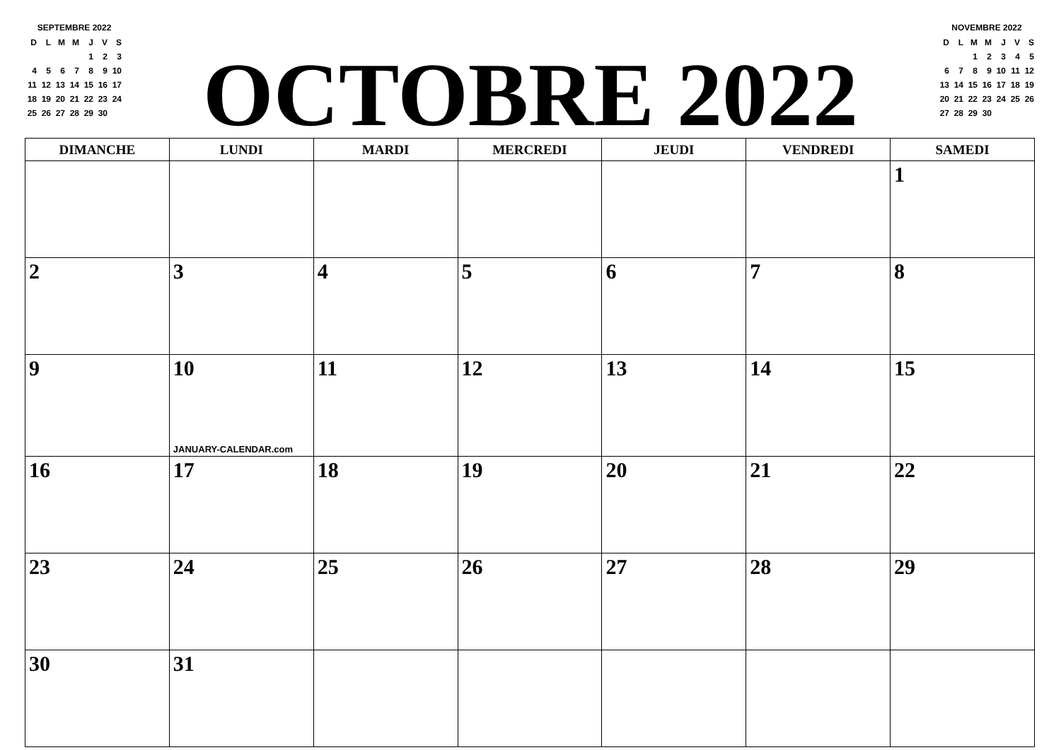SEPTEMBRE 2022
| D | L | M | M | J | V | S |
| --- | --- | --- | --- | --- | --- | --- |
| | | | | 1 | 2 | 3 |
| 4 | 5 | 6 | 7 | 8 | 9 | 10 |
| 11 | 12 | 13 | 14 | 15 | 16 | 17 |
| 18 | 19 | 20 | 21 | 22 | 23 | 24 |
| 25 | 26 | 27 | 28 | 29 | 30 | |
OCTOBRE 2022
NOVEMBRE 2022
| D | L | M | M | J | V | S |
| --- | --- | --- | --- | --- | --- | --- |
| | | 1 | 2 | 3 | 4 | 5 |
| 6 | 7 | 8 | 9 | 10 | 11 | 12 |
| 13 | 14 | 15 | 16 | 17 | 18 | 19 |
| 20 | 21 | 22 | 23 | 24 | 25 | 26 |
| 27 | 28 | 29 | 30 | | | |
| DIMANCHE | LUNDI | MARDI | MERCREDI | JEUDI | VENDREDI | SAMEDI |
| --- | --- | --- | --- | --- | --- | --- |
| | | | | | | 1 |
| 2 | 3 | 4 | 5 | 6 | 7 | 8 |
| 9 | 10 JANUARY-CALENDAR.com | 11 | 12 | 13 | 14 | 15 |
| 16 | 17 | 18 | 19 | 20 | 21 | 22 |
| 23 | 24 | 25 | 26 | 27 | 28 | 29 |
| 30 | 31 | | | | | |